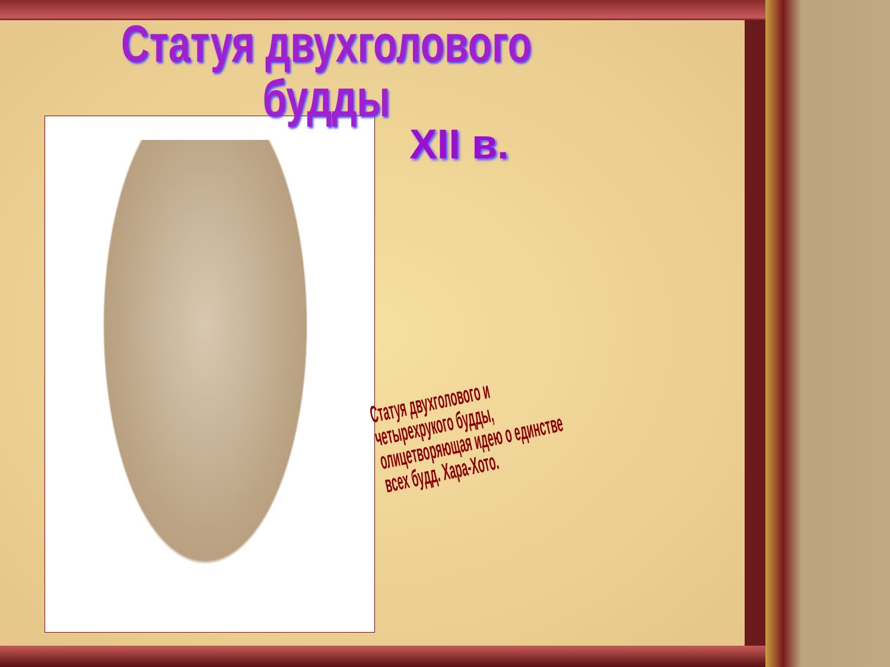Статуя двухголового будды
XII в.
Статуя двухголового и четырехрукого будды, олицетворяющая идею о единстве всех будд. Хара-Хото.